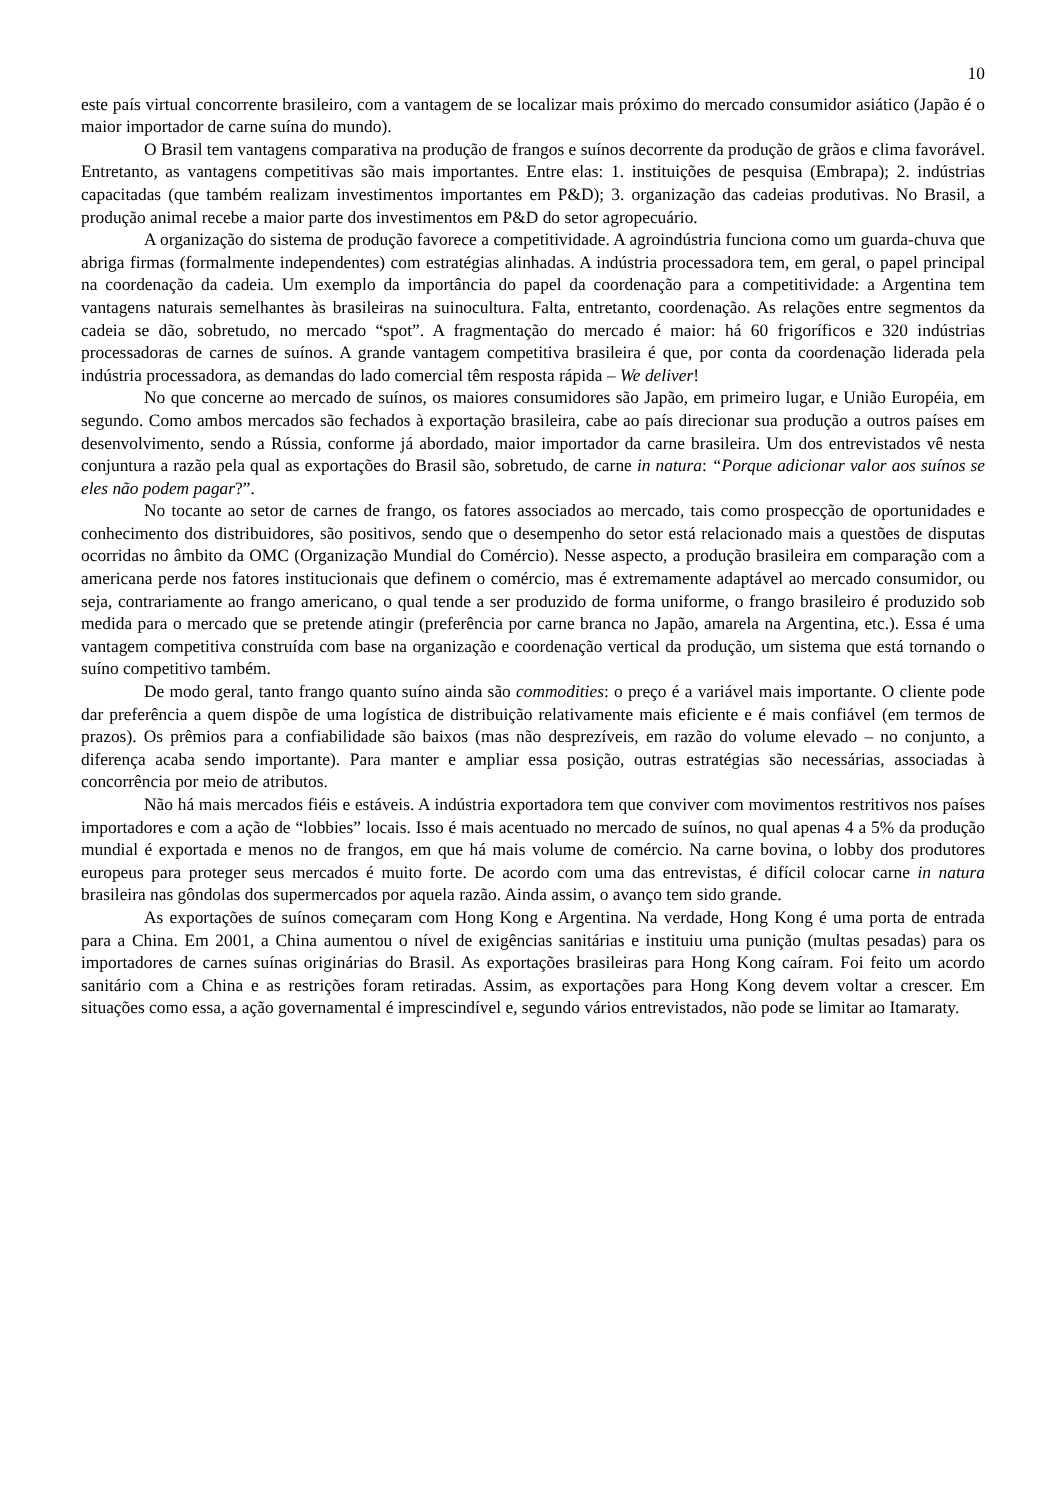10
este país virtual concorrente brasileiro, com a vantagem de se localizar mais próximo do mercado consumidor asiático (Japão é o maior importador de carne suína do mundo).
O Brasil tem vantagens comparativa na produção de frangos e suínos decorrente da produção de grãos e clima favorável. Entretanto, as vantagens competitivas são mais importantes. Entre elas: 1. instituições de pesquisa (Embrapa); 2. indústrias capacitadas (que também realizam investimentos importantes em P&D); 3. organização das cadeias produtivas. No Brasil, a produção animal recebe a maior parte dos investimentos em P&D do setor agropecuário.
A organização do sistema de produção favorece a competitividade. A agroindústria funciona como um guarda-chuva que abriga firmas (formalmente independentes) com estratégias alinhadas. A indústria processadora tem, em geral, o papel principal na coordenação da cadeia. Um exemplo da importância do papel da coordenação para a competitividade: a Argentina tem vantagens naturais semelhantes às brasileiras na suinocultura. Falta, entretanto, coordenação. As relações entre segmentos da cadeia se dão, sobretudo, no mercado “spot”. A fragmentação do mercado é maior: há 60 frigoríficos e 320 indústrias processadoras de carnes de suínos. A grande vantagem competitiva brasileira é que, por conta da coordenação liderada pela indústria processadora, as demandas do lado comercial têm resposta rápida – We deliver!
No que concerne ao mercado de suínos, os maiores consumidores são Japão, em primeiro lugar, e União Européia, em segundo. Como ambos mercados são fechados à exportação brasileira, cabe ao país direcionar sua produção a outros países em desenvolvimento, sendo a Rússia, conforme já abordado, maior importador da carne brasileira. Um dos entrevistados vê nesta conjuntura a razão pela qual as exportações do Brasil são, sobretudo, de carne in natura: “Porque adicionar valor aos suínos se eles não podem pagar?”.
No tocante ao setor de carnes de frango, os fatores associados ao mercado, tais como prospecção de oportunidades e conhecimento dos distribuidores, são positivos, sendo que o desempenho do setor está relacionado mais a questões de disputas ocorridas no âmbito da OMC (Organização Mundial do Comércio). Nesse aspecto, a produção brasileira em comparação com a americana perde nos fatores institucionais que definem o comércio, mas é extremamente adaptável ao mercado consumidor, ou seja, contrariamente ao frango americano, o qual tende a ser produzido de forma uniforme, o frango brasileiro é produzido sob medida para o mercado que se pretende atingir (preferência por carne branca no Japão, amarela na Argentina, etc.). Essa é uma vantagem competitiva construída com base na organização e coordenação vertical da produção, um sistema que está tornando o suíno competitivo também.
De modo geral, tanto frango quanto suíno ainda são commodities: o preço é a variável mais importante. O cliente pode dar preferência a quem dispõe de uma logística de distribuição relativamente mais eficiente e é mais confiável (em termos de prazos). Os prêmios para a confiabilidade são baixos (mas não desprezíveis, em razão do volume elevado – no conjunto, a diferença acaba sendo importante). Para manter e ampliar essa posição, outras estratégias são necessárias, associadas à concorrência por meio de atributos.
Não há mais mercados fiéis e estáveis. A indústria exportadora tem que conviver com movimentos restritivos nos países importadores e com a ação de “lobbies” locais. Isso é mais acentuado no mercado de suínos, no qual apenas 4 a 5% da produção mundial é exportada e menos no de frangos, em que há mais volume de comércio. Na carne bovina, o lobby dos produtores europeus para proteger seus mercados é muito forte. De acordo com uma das entrevistas, é difícil colocar carne in natura brasileira nas gôndolas dos supermercados por aquela razão. Ainda assim, o avanço tem sido grande.
As exportações de suínos começaram com Hong Kong e Argentina. Na verdade, Hong Kong é uma porta de entrada para a China. Em 2001, a China aumentou o nível de exigências sanitárias e instituiu uma punição (multas pesadas) para os importadores de carnes suínas originárias do Brasil. As exportações brasileiras para Hong Kong caíram. Foi feito um acordo sanitário com a China e as restrições foram retiradas. Assim, as exportações para Hong Kong devem voltar a crescer. Em situações como essa, a ação governamental é imprescindível e, segundo vários entrevistados, não pode se limitar ao Itamaraty.